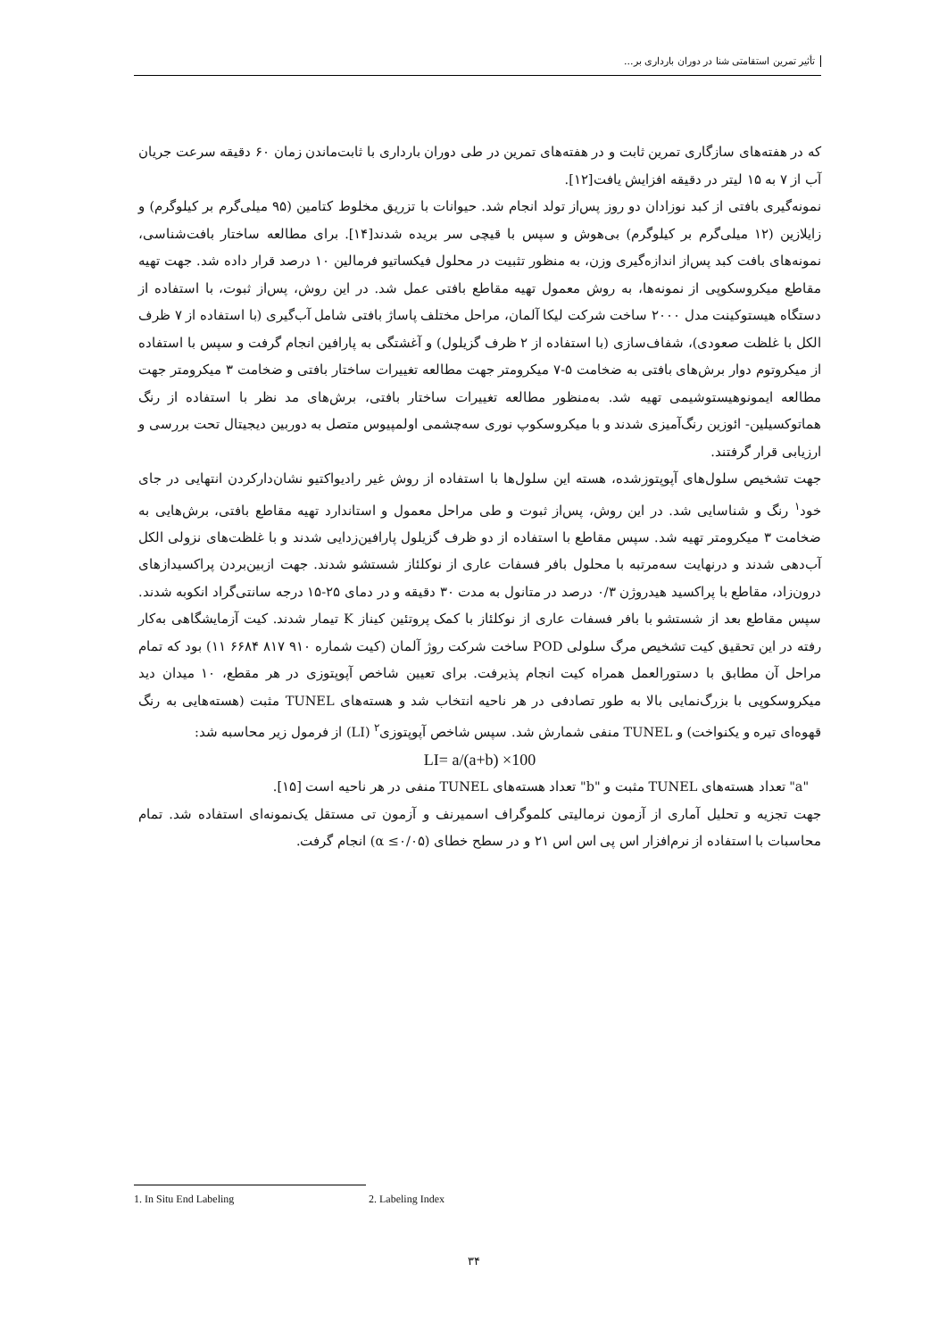تأثیر تمرین استقامتی شنا در دوران بارداری بر...
که در هفته‌های سازگاری تمرین ثابت و در هفته‌های تمرین در طی دوران بارداری با ثابت‌ماندن زمان ۶۰ دقیقه سرعت جریان آب از ۷ به ۱۵ لیتر در دقیقه افزایش یافت[۱۲].
نمونه‌گیری بافتی از کبد نوزادان دو روز پس‌از تولد انجام شد. حیوانات با تزریق مخلوط کتامین (۹۵ میلی‌گرم بر کیلوگرم) و زایلازین (۱۲ میلی‌گرم بر کیلوگرم) بی‌هوش و سپس با قیچی سر بریده شدند[۱۴]. برای مطالعه ساختار بافت‌شناسی، نمونه‌های بافت کبد پس‌از اندازه‌گیری وزن، به منظور تثبیت در محلول فیکساتیو فرمالین ۱۰ درصد قرار داده شد. جهت تهیه مقاطع میکروسکوپی از نمونه‌ها، به روش معمول تهیه مقاطع بافتی عمل شد. در این روش، پس‌از ثبوت، با استفاده از دستگاه هیستوکینت مدل ۲۰۰۰ ساخت شرکت لیکا آلمان، مراحل مختلف پاساژ بافتی شامل آب‌گیری (با استفاده از ۷ ظرف الکل با غلظت صعودی)، شفاف‌سازی (با استفاده از ۲ ظرف گزیلول) و آغشتگی به پارافین انجام گرفت و سپس با استفاده از میکروتوم دوار برش‌های بافتی به ضخامت ۵-۷ میکرومتر جهت مطالعه تغییرات ساختار بافتی و ضخامت ۳ میکرومتر جهت مطالعه ایمونوهیستوشیمی تهیه شد. به‌منظور مطالعه تغییرات ساختار بافتی، برش‌های مد نظر با استفاده از رنگ هماتوکسیلین- ائوزین رنگ‌آمیزی شدند و با میکروسکوپ نوری سه‌چشمی اولمپیوس متصل به دوربین دیجیتال تحت بررسی و ارزیابی قرار گرفتند.
جهت تشخیص سلول‌های آپوپتوزشده، هسته این سلول‌ها با استفاده از روش غیر رادیواکتیو نشان‌دارکردن انتهایی در جای خود<sup>۱</sup> رنگ و شناسایی شد. در این روش، پس‌از ثبوت و طی مراحل معمول و استاندارد تهیه مقاطع بافتی، برش‌هایی به ضخامت ۳ میکرومتر تهیه شد. سپس مقاطع با استفاده از دو ظرف گزیلول پارافین‌زدایی شدند و با غلظت‌های نزولی الکل آب‌دهی شدند و درنهایت سه‌مرتبه با محلول بافر فسفات عاری از نوکلئاز شستشو شدند. جهت ازبین‌بردن پراکسیدازهای درون‌زاد، مقاطع با پراکسید هیدروژن ۰/۳ درصد در متانول به مدت ۳۰ دقیقه و در دمای ۲۵-۱۵ درجه سانتی‌گراد انکوبه شدند. سپس مقاطع بعد از شستشو با بافر فسفات عاری از نوکلئاز با کمک پروتئین کیناز K تیمار شدند. کیت آزمایشگاهی به‌کار رفته در این تحقیق کیت تشخیص مرگ سلولی POD ساخت شرکت روژ آلمان (کیت شماره ۹۱۰ ۸۱۷ ۶۶۸۴ ۱۱) بود که تمام مراحل آن مطابق با دستورالعمل همراه کیت انجام پذیرفت. برای تعیین شاخص آپوپتوزی در هر مقطع، ۱۰ میدان دید میکروسکوپی با بزرگ‌نمایی بالا به طور تصادفی در هر ناحیه انتخاب شد و هسته‌های TUNEL مثبت (هسته‌هایی به رنگ قهوه‌ای تیره و یکنواخت) و TUNEL منفی شمارش شد. سپس شاخص آپوپتوزی<sup>۲</sup> (LI) از فرمول زیر محاسبه شد:
LI= a/(a+b) ×100
"a" تعداد هسته‌های TUNEL مثبت و "b" تعداد هسته‌های TUNEL منفی در هر ناحیه است [۱۵].
جهت تجزیه و تحلیل آماری از آزمون نرمالیتی کلموگراف اسمیرنف و آزمون تی مستقل یک‌نمونه‌ای استفاده شد. تمام محاسبات با استفاده از نرم‌افزار اس پی اس اس ۲۱ و در سطح خطای (α ≤۰/۰۵) انجام گرفت.
1. In Situ End Labeling 2. Labeling Index
۳۴